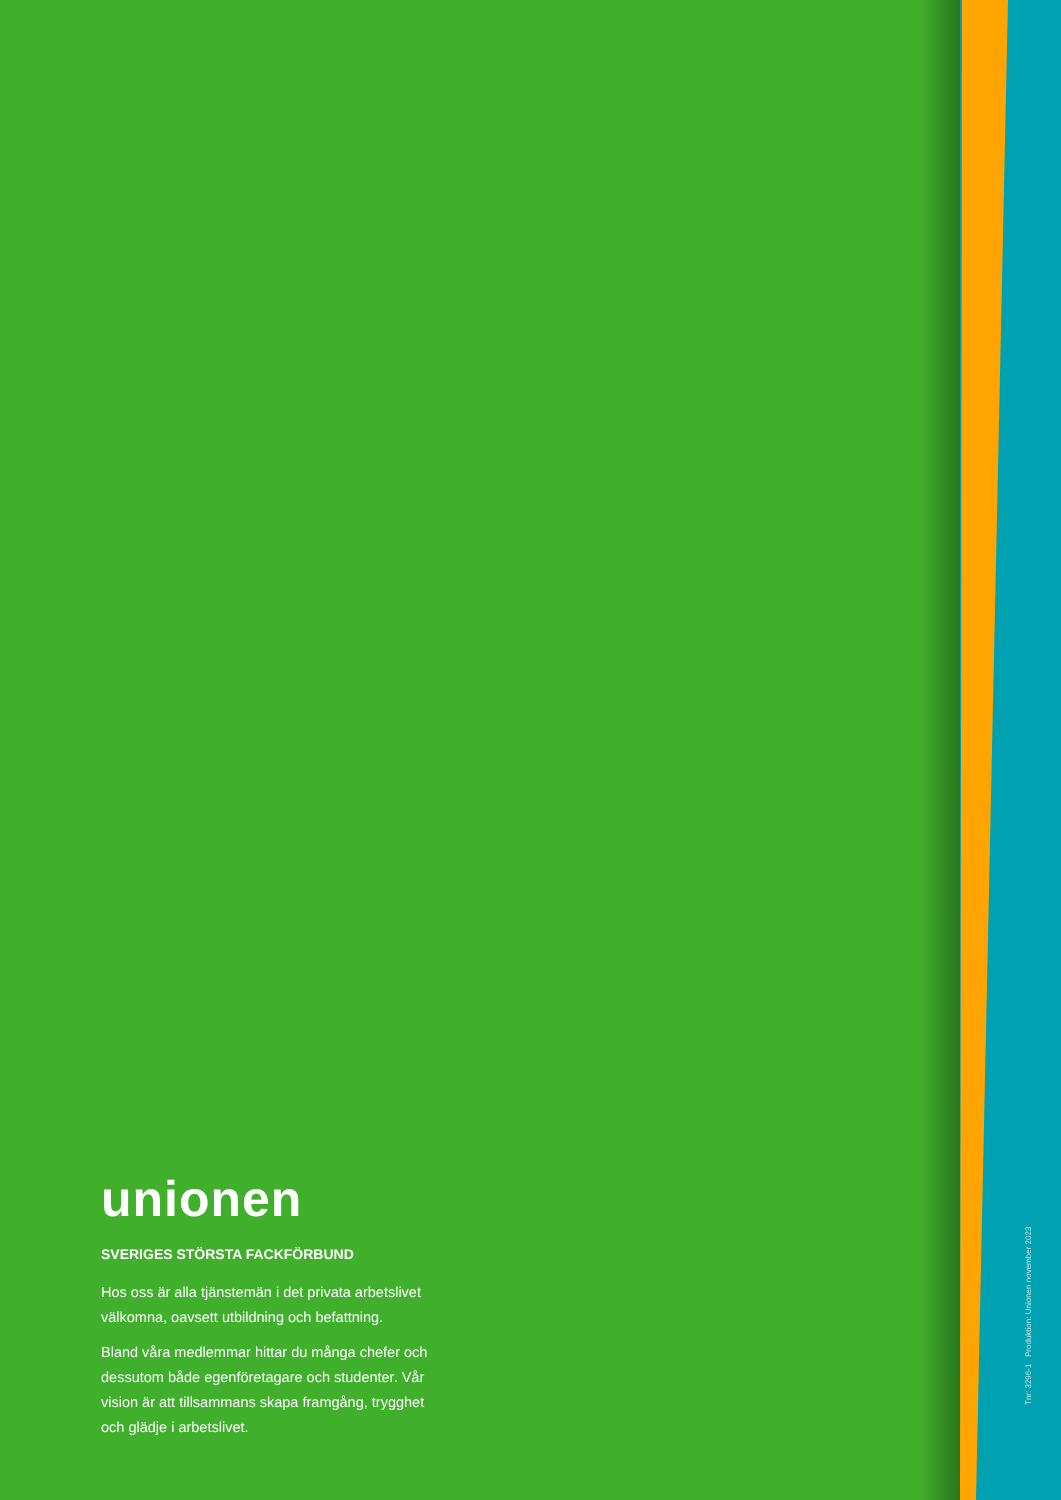unionen
SVERIGES STÖRSTA FACKFÖRBUND
Hos oss är alla tjänstemän i det privata arbetslivet välkomna, oavsett utbildning och befattning.
Bland våra medlemmar hittar du många chefer och dessutom både egenföretagare och studenter. Vår vision är att tillsammans skapa framgång, trygghet och glädje i arbetslivet.
Tnr: 3296-1 Produktion: Unionen november 2023